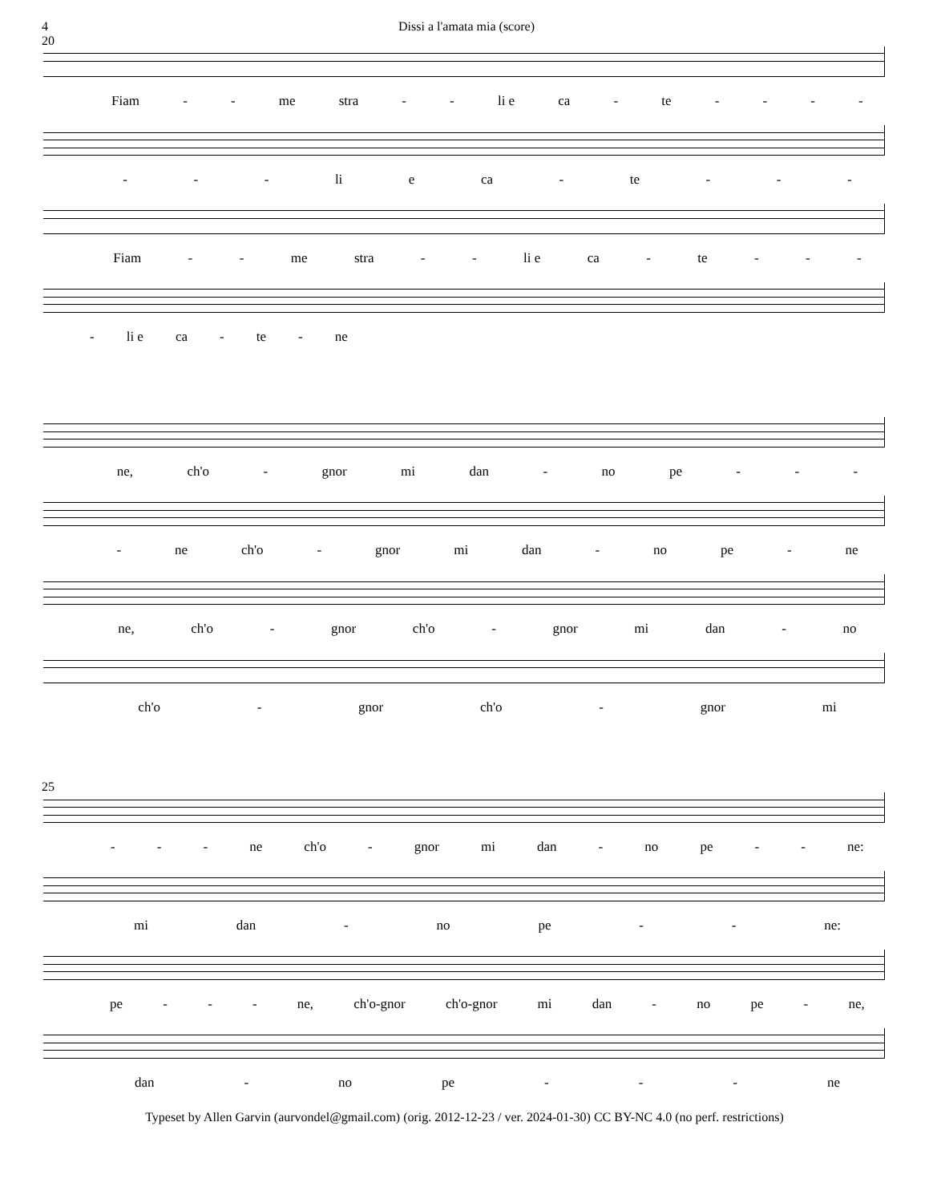4 Dissi a l'amata mia (score)
20
Fiam - - me stra - - li e ca - te - - - -
- - - li e ca - te - - -
Fiam - - me stra - - li e ca - te - - -
- li e ca - te - ne
ne, ch'o - gnor mi dan - no pe - - -
- ne ch'o - gnor mi dan - no pe - ne
ne, ch'o - gnor ch'o - gnor mi dan - no
ch'o - gnor ch'o - gnor mi
25
- - - ne ch'o - gnor mi dan - no pe - - ne:
mi dan - no pe - - ne:
pe - - - ne, ch'o-gnor ch'o-gnor mi dan - no pe - ne,
dan - no pe - - - ne
Typeset by Allen Garvin (aurvondel@gmail.com) (orig. 2012-12-23 / ver. 2024-01-30) CC BY-NC 4.0 (no perf. restrictions)